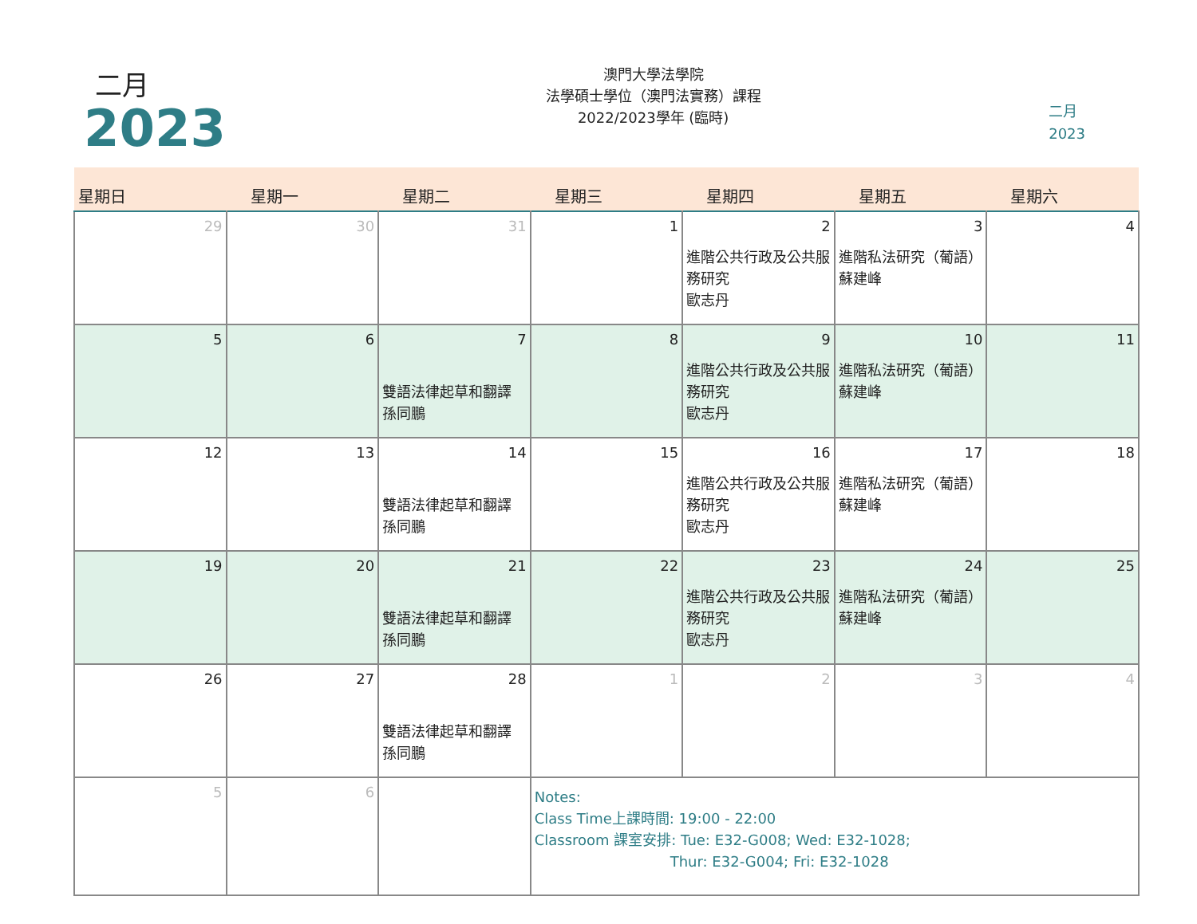二月
2023
澳門大學法學院
法學碩士學位（澳門法實務）課程
2022/2023學年 (臨時)
二月
2023
| 星期日 | 星期一 | 星期二 | 星期三 | 星期四 | 星期五 | 星期六 |
| --- | --- | --- | --- | --- | --- | --- |
| 29 | 30 | 31 | 1 | 2 進階公共行政及公共服務研究 歐志丹 | 3 進階私法研究（葡語） 蘇建峰 | 4 |
| 5 | 6 | 7 雙語法律起草和翻譯 孫同鵬 | 8 | 9 進階公共行政及公共服務研究 歐志丹 | 10 進階私法研究（葡語） 蘇建峰 | 11 |
| 12 | 13 | 14 雙語法律起草和翻譯 孫同鵬 | 15 | 16 進階公共行政及公共服務研究 歐志丹 | 17 進階私法研究（葡語） 蘇建峰 | 18 |
| 19 | 20 | 21 雙語法律起草和翻譯 孫同鵬 | 22 | 23 進階公共行政及公共服務研究 歐志丹 | 24 進階私法研究（葡語） 蘇建峰 | 25 |
| 26 | 27 | 28 雙語法律起草和翻譯 孫同鵬 | 1 | 2 | 3 | 4 |
| 5 | 6 | | Notes: Class Time上課時間: 19:00 - 22:00 Classroom 課室安排: Tue: E32-G008; Wed: E32-1028; Thur: E32-G004; Fri: E32-1028 | | | |